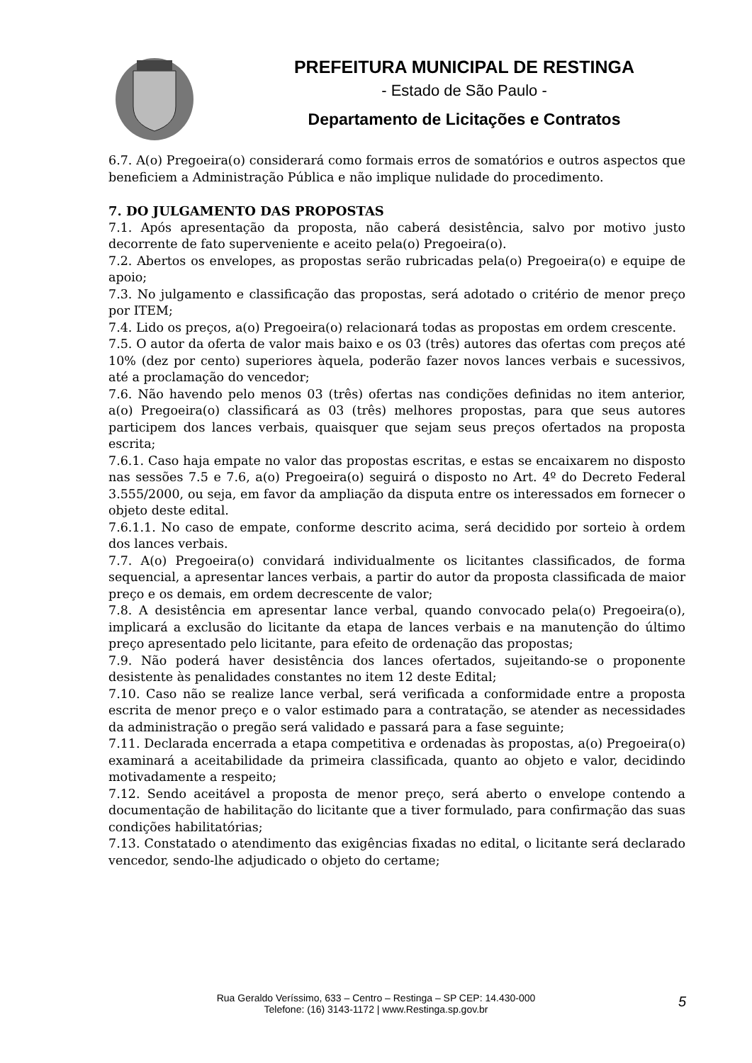PREFEITURA MUNICIPAL DE RESTINGA
- Estado de São Paulo -
Departamento de Licitações e Contratos
6.7. A(o) Pregoeira(o) considerará como formais erros de somatórios e outros aspectos que beneficiem a Administração Pública e não implique nulidade do procedimento.
7. DO JULGAMENTO DAS PROPOSTAS
7.1. Após apresentação da proposta, não caberá desistência, salvo por motivo justo decorrente de fato superveniente e aceito pela(o) Pregoeira(o).
7.2. Abertos os envelopes, as propostas serão rubricadas pela(o) Pregoeira(o) e equipe de apoio;
7.3. No julgamento e classificação das propostas, será adotado o critério de menor preço por ITEM;
7.4. Lido os preços, a(o) Pregoeira(o) relacionará todas as propostas em ordem crescente.
7.5. O autor da oferta de valor mais baixo e os 03 (três) autores das ofertas com preços até 10% (dez por cento) superiores àquela, poderão fazer novos lances verbais e sucessivos, até a proclamação do vencedor;
7.6. Não havendo pelo menos 03 (três) ofertas nas condições definidas no item anterior, a(o) Pregoeira(o) classificará as 03 (três) melhores propostas, para que seus autores participem dos lances verbais, quaisquer que sejam seus preços ofertados na proposta escrita;
7.6.1. Caso haja empate no valor das propostas escritas, e estas se encaixarem no disposto nas sessões 7.5 e 7.6, a(o) Pregoeira(o) seguirá o disposto no Art. 4º do Decreto Federal 3.555/2000, ou seja, em favor da ampliação da disputa entre os interessados em fornecer o objeto deste edital.
7.6.1.1. No caso de empate, conforme descrito acima, será decidido por sorteio à ordem dos lances verbais.
7.7. A(o) Pregoeira(o) convidará individualmente os licitantes classificados, de forma sequencial, a apresentar lances verbais, a partir do autor da proposta classificada de maior preço e os demais, em ordem decrescente de valor;
7.8. A desistência em apresentar lance verbal, quando convocado pela(o) Pregoeira(o), implicará a exclusão do licitante da etapa de lances verbais e na manutenção do último preço apresentado pelo licitante, para efeito de ordenação das propostas;
7.9. Não poderá haver desistência dos lances ofertados, sujeitando-se o proponente desistente às penalidades constantes no item 12 deste Edital;
7.10. Caso não se realize lance verbal, será verificada a conformidade entre a proposta escrita de menor preço e o valor estimado para a contratação, se atender as necessidades da administração o pregão será validado e passará para a fase seguinte;
7.11. Declarada encerrada a etapa competitiva e ordenadas às propostas, a(o) Pregoeira(o) examinará a aceitabilidade da primeira classificada, quanto ao objeto e valor, decidindo motivadamente a respeito;
7.12. Sendo aceitável a proposta de menor preço, será aberto o envelope contendo a documentação de habilitação do licitante que a tiver formulado, para confirmação das suas condições habilitatórias;
7.13. Constatado o atendimento das exigências fixadas no edital, o licitante será declarado vencedor, sendo-lhe adjudicado o objeto do certame;
Rua Geraldo Veríssimo, 633 – Centro – Restinga – SP CEP: 14.430-000
Telefone: (16) 3143-1172 | www.Restinga.sp.gov.br
5